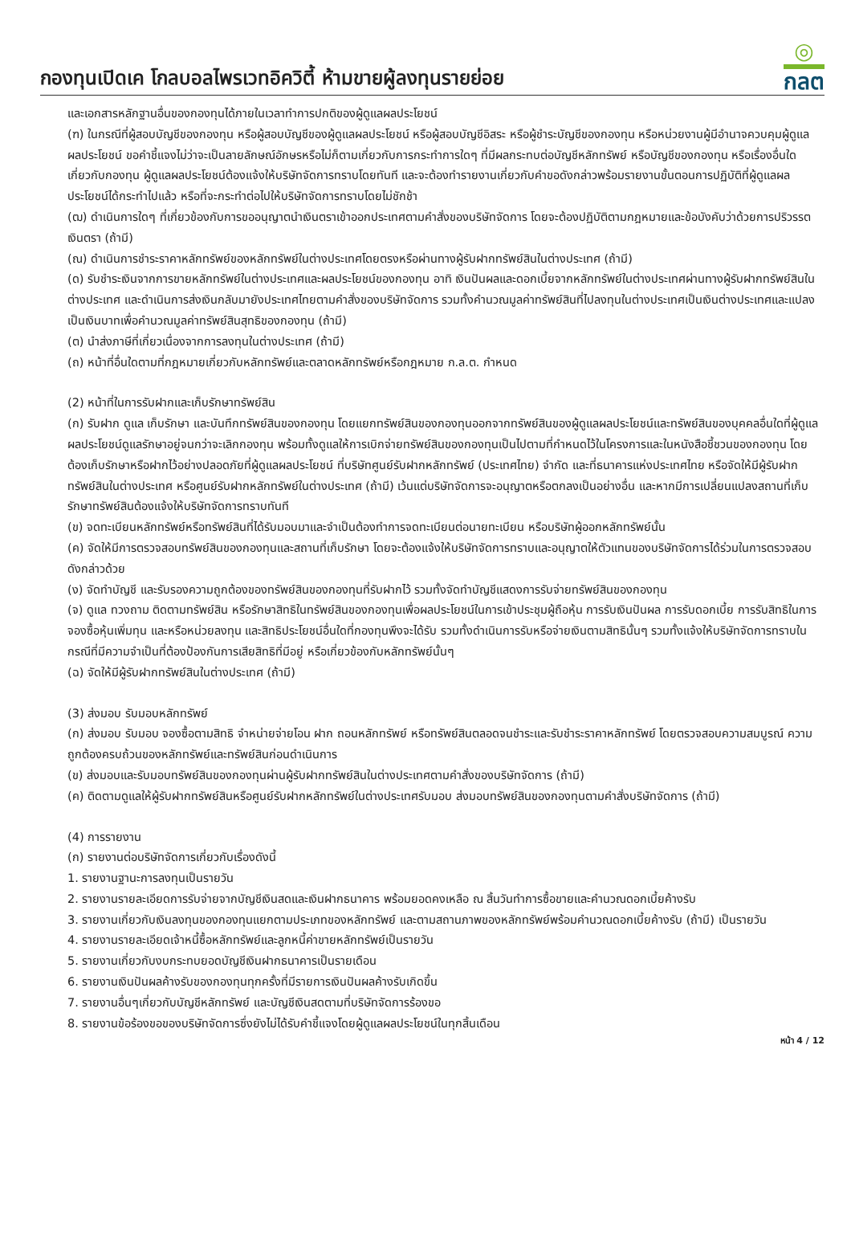กองทุนเปิดเค โกลบอลไพรเวทอิควิตี้ ห้ามขายผู้ลงทุนรายย่อย
◎
กลต
และเอกสารหลักฐานอื่นของกองทุนได้ภายในเวลาทำการปกติของผู้ดูแลผลประโยชน์
(ฑ) ในกรณีที่ผู้สอบบัญชีของกองทุน หรือผู้สอบบัญชีของผู้ดูแลผลประโยชน์ หรือผู้สอบบัญชีอิสระ หรือผู้ชำระบัญชีของกองทุน หรือหน่วยงานผู้มีอำนาจควบคุมผู้ดูแลผลประโยชน์ ขอคำชี้แจงไม่ว่าจะเป็นลายลักษณ์อักษรหรือไม่ก็ตามเกี่ยวกับการกระทำการใดๆ ที่มีผลกระทบต่อบัญชีหลักทรัพย์ หรือบัญชีของกองทุน หรือเรื่องอื่นใดเกี่ยวกับกองทุน ผู้ดูแลผลประโยชน์ต้องแจ้งให้บริษัทจัดการทราบโดยทันที และจะต้องทำรายงานเกี่ยวกับคำขอดังกล่าวพร้อมรายงานขั้นตอนการปฏิบัติที่ผู้ดูแลผลประโยชน์ได้กระทำไปแล้ว หรือที่จะกระทำต่อไปให้บริษัทจัดการทราบโดยไม่ชักช้า
(ฒ) ดำเนินการใดๆ ที่เกี่ยวข้องกับการขออนุญาตนำเงินตราเข้าออกประเทศตามคำสั่งของบริษัทจัดการ โดยจะต้องปฏิบัติตามกฎหมายและข้อบังคับว่าด้วยการปริวรรตเงินตรา (ถ้ามี)
(ณ) ดำเนินการชำระราคาหลักทรัพย์ของหลักทรัพย์ในต่างประเทศโดยตรงหรือผ่านทางผู้รับฝากทรัพย์สินในต่างประเทศ (ถ้ามี)
(ด) รับชำระเงินจากการขายหลักทรัพย์ในต่างประเทศและผลประโยชน์ของกองทุน อาทิ เงินปันผลและดอกเบี้ยจากหลักทรัพย์ในต่างประเทศผ่านทางผู้รับฝากทรัพย์สินในต่างประเทศ และดำเนินการส่งเงินกลับมายังประเทศไทยตามคำสั่งของบริษัทจัดการ รวมทั้งคำนวณมูลค่าทรัพย์สินที่ไปลงทุนในต่างประเทศเป็นเงินต่างประเทศและแปลงเป็นเงินบาทเพื่อคำนวณมูลค่าทรัพย์สินสุทธิของกองทุน (ถ้ามี)
(ต) นำส่งภาษีที่เกี่ยวเนื่องจากการลงทุนในต่างประเทศ (ถ้ามี)
(ถ) หน้าที่อื่นใดตามที่กฎหมายเกี่ยวกับหลักทรัพย์และตลาดหลักทรัพย์หรือกฎหมาย ก.ล.ต. กำหนด
(2) หน้าที่ในการรับฝากและเก็บรักษาทรัพย์สิน
(ก) รับฝาก ดูแล เก็บรักษา และบันทึกทรัพย์สินของกองทุน โดยแยกทรัพย์สินของกองทุนออกจากทรัพย์สินของผู้ดูแลผลประโยชน์และทรัพย์สินของบุคคลอื่นใดที่ผู้ดูแลผลประโยชน์ดูแลรักษาอยู่จนกว่าจะเลิกกองทุน พร้อมทั้งดูแลให้การเบิกจ่ายทรัพย์สินของกองทุนเป็นไปตามที่กำหนดไว้ในโครงการและในหนังสือชี้ชวนของกองทุน โดยต้องเก็บรักษาหรือฝากไว้อย่างปลอดภัยที่ผู้ดูแลผลประโยชน์ ที่บริษัทศูนย์รับฝากหลักทรัพย์ (ประเทศไทย) จำกัด และที่ธนาคารแห่งประเทศไทย หรือจัดให้มีผู้รับฝากทรัพย์สินในต่างประเทศ หรือศูนย์รับฝากหลักทรัพย์ในต่างประเทศ (ถ้ามี) เว้นแต่บริษัทจัดการจะอนุญาตหรือตกลงเป็นอย่างอื่น และหากมีการเปลี่ยนแปลงสถานที่เก็บรักษาทรัพย์สินต้องแจ้งให้บริษัทจัดการทราบทันที
(ข) จดทะเบียนหลักทรัพย์หรือทรัพย์สินที่ได้รับมอบมาและจำเป็นต้องทำการจดทะเบียนต่อนายทะเบียน หรือบริษัทผู้ออกหลักทรัพย์นั้น
(ค) จัดให้มีการตรวจสอบทรัพย์สินของกองทุนและสถานที่เก็บรักษา โดยจะต้องแจ้งให้บริษัทจัดการทราบและอนุญาตให้ตัวแทนของบริษัทจัดการได้ร่วมในการตรวจสอบดังกล่าวด้วย
(ง) จัดทำบัญชี และรับรองความถูกต้องของทรัพย์สินของกองทุนที่รับฝากไว้ รวมทั้งจัดทำบัญชีแสดงการรับจ่ายทรัพย์สินของกองทุน
(จ) ดูแล ทวงถาม ติดตามทรัพย์สิน หรือรักษาสิทธิในทรัพย์สินของกองทุนเพื่อผลประโยชน์ในการเข้าประชุมผู้ถือหุ้น การรับเงินปันผล การรับดอกเบี้ย การรับสิทธิในการจองซื้อหุ้นเพิ่มทุน และหรือหน่วยลงทุน และสิทธิประโยชน์อื่นใดที่กองทุนพึงจะได้รับ รวมทั้งดำเนินการรับหรือจ่ายเงินตามสิทธินั้นๆ รวมทั้งแจ้งให้บริษัทจัดการทราบในกรณีที่มีความจำเป็นที่ต้องป้องกันการเสียสิทธิที่มีอยู่ หรือเกี่ยวข้องกับหลักทรัพย์นั้นๆ
(ฉ) จัดให้มีผู้รับฝากทรัพย์สินในต่างประเทศ (ถ้ามี)
(3) ส่งมอบ รับมอบหลักทรัพย์
(ก) ส่งมอบ รับมอบ จองซื้อตามสิทธิ จำหน่ายจ่ายโอน ฝาก ถอนหลักทรัพย์ หรือทรัพย์สินตลอดจนชำระและรับชำระราคาหลักทรัพย์ โดยตรวจสอบความสมบูรณ์ ความถูกต้องครบถ้วนของหลักทรัพย์และทรัพย์สินก่อนดำเนินการ
(ข) ส่งมอบและรับมอบทรัพย์สินของกองทุนผ่านผู้รับฝากทรัพย์สินในต่างประเทศตามคำสั่งของบริษัทจัดการ (ถ้ามี)
(ค) ติดตามดูแลให้ผู้รับฝากทรัพย์สินหรือศูนย์รับฝากหลักทรัพย์ในต่างประเทศรับมอบ ส่งมอบทรัพย์สินของกองทุนตามคำสั่งบริษัทจัดการ (ถ้ามี)
(4) การรายงาน
(ก) รายงานต่อบริษัทจัดการเกี่ยวกับเรื่องดังนี้
1. รายงานฐานะการลงทุนเป็นรายวัน
2. รายงานรายละเอียดการรับจ่ายจากบัญชีเงินสดและเงินฝากธนาคาร พร้อมยอดคงเหลือ ณ สิ้นวันทำการซื้อขายและคำนวณดอกเบี้ยค้างรับ
3. รายงานเกี่ยวกับเงินลงทุนของกองทุนแยกตามประเภทของหลักทรัพย์ และตามสถานภาพของหลักทรัพย์พร้อมคำนวณดอกเบี้ยค้างรับ (ถ้ามี) เป็นรายวัน
4. รายงานรายละเอียดเจ้าหนี้ซื้อหลักทรัพย์และลูกหนี้ค่าขายหลักทรัพย์เป็นรายวัน
5. รายงานเกี่ยวกับงบกระทบยอดบัญชีเงินฝากธนาคารเป็นรายเดือน
6. รายงานเงินปันผลค้างรับของกองทุนทุกครั้งที่มีรายการเงินปันผลค้างรับเกิดขึ้น
7. รายงานอื่นๆเกี่ยวกับบัญชีหลักทรัพย์ และบัญชีเงินสดตามที่บริษัทจัดการร้องขอ
8. รายงานข้อร้องขอของบริษัทจัดการซึ่งยังไม่ได้รับคำชี้แจงโดยผู้ดูแลผลประโยชน์ในทุกสิ้นเดือน
หน้า 4 / 12